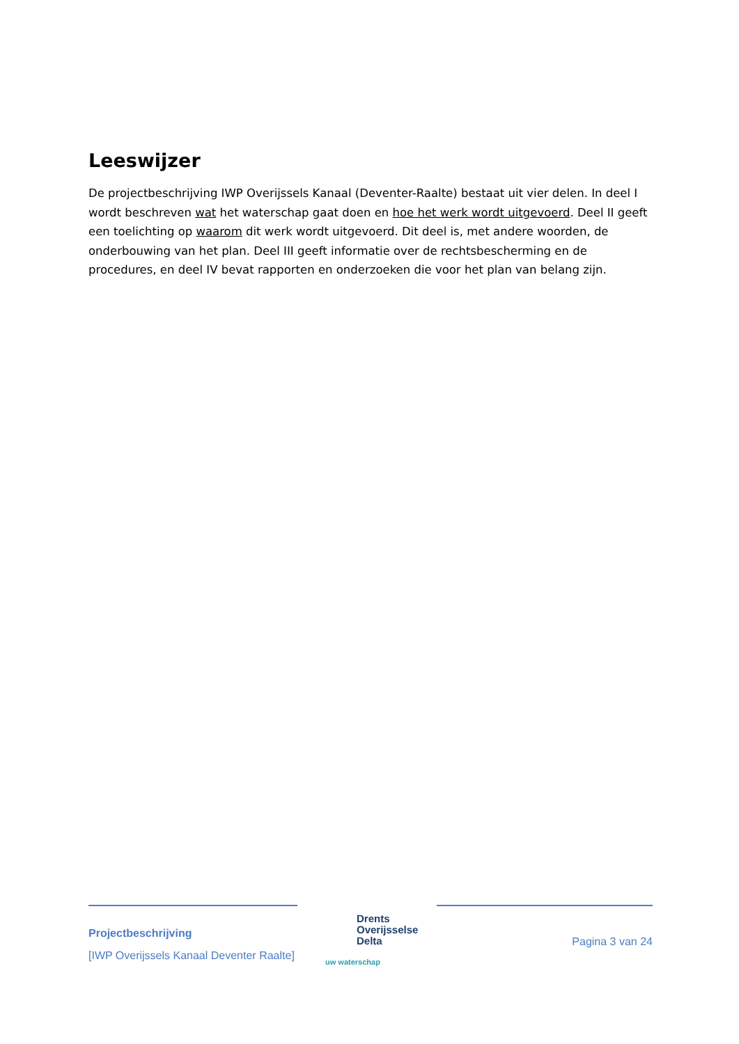Leeswijzer
De projectbeschrijving IWP Overijssels Kanaal (Deventer-Raalte) bestaat uit vier delen. In deel I wordt beschreven wat het waterschap gaat doen en hoe het werk wordt uitgevoerd. Deel II geeft een toelichting op waarom dit werk wordt uitgevoerd. Dit deel is, met andere woorden, de onderbouwing van het plan. Deel III geeft informatie over de rechtsbescherming en de procedures, en deel IV bevat rapporten en onderzoeken die voor het plan van belang zijn.
Projectbeschrijving
[IWP Overijssels Kanaal Deventer Raalte]
Drents
Overijsselse
Delta
uw waterschap
Pagina 3 van 24